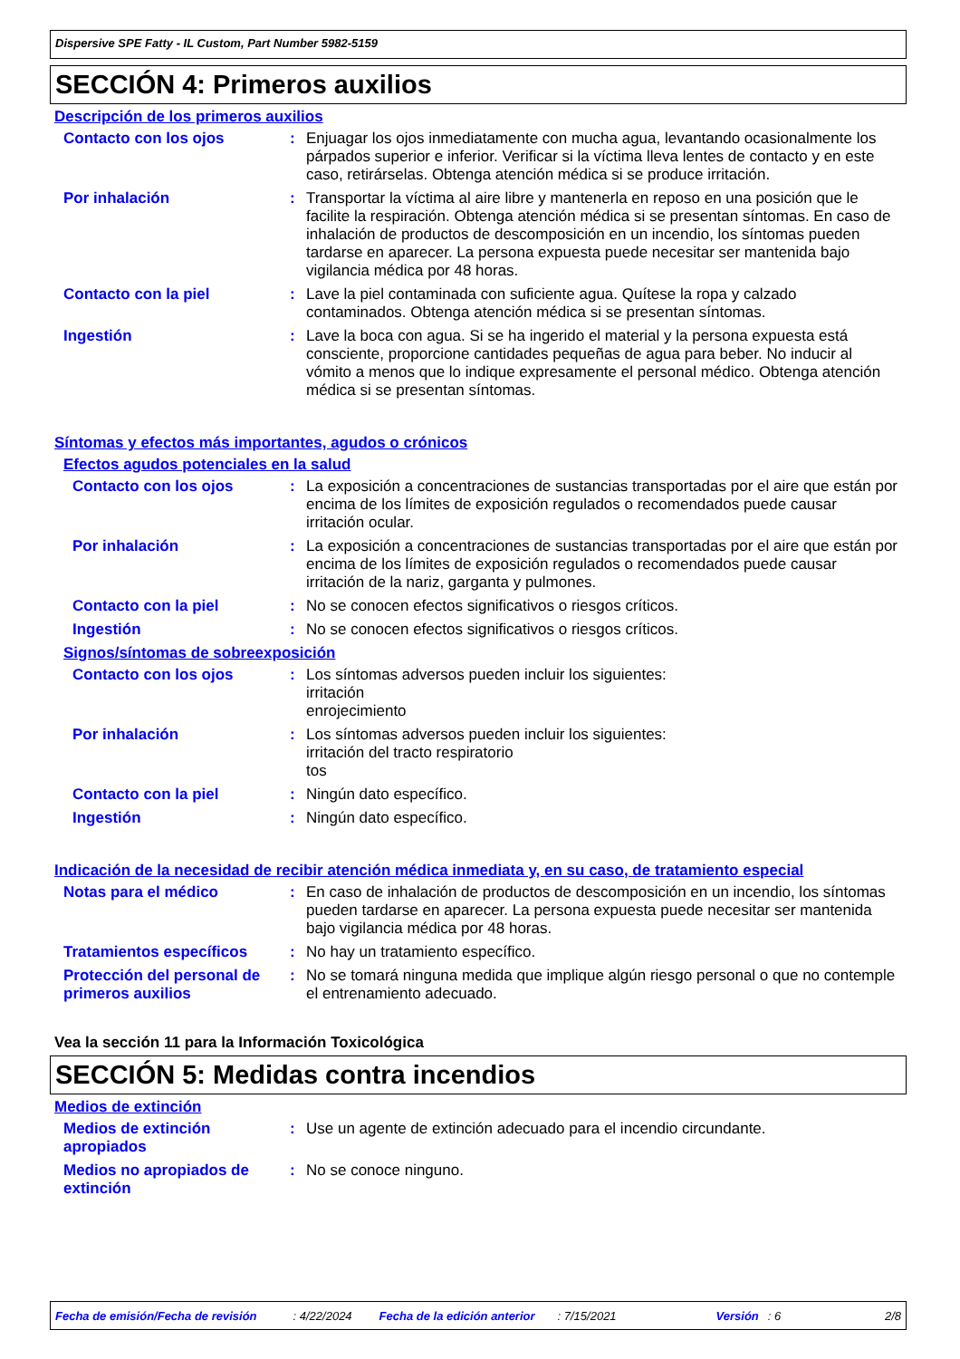Dispersive SPE Fatty - IL Custom, Part Number 5982-5159
SECCIÓN 4: Primeros auxilios
Descripción de los primeros auxilios
Contacto con los ojos :
Enjuagar los ojos inmediatamente con mucha agua, levantando ocasionalmente los párpados superior e inferior. Verificar si la víctima lleva lentes de contacto y en este caso, retirárselas. Obtenga atención médica si se produce irritación.
Por inhalación :
Transportar la víctima al aire libre y mantenerla en reposo en una posición que le facilite la respiración. Obtenga atención médica si se presentan síntomas. En caso de inhalación de productos de descomposición en un incendio, los síntomas pueden tardarse en aparecer. La persona expuesta puede necesitar ser mantenida bajo vigilancia médica por 48 horas.
Contacto con la piel :
Lave la piel contaminada con suficiente agua. Quítese la ropa y calzado contaminados. Obtenga atención médica si se presentan síntomas.
Ingestión :
Lave la boca con agua. Si se ha ingerido el material y la persona expuesta está consciente, proporcione cantidades pequeñas de agua para beber. No inducir al vómito a menos que lo indique expresamente el personal médico. Obtenga atención médica si se presentan síntomas.
Síntomas y efectos más importantes, agudos o crónicos
Efectos agudos potenciales en la salud
Contacto con los ojos :
La exposición a concentraciones de sustancias transportadas por el aire que están por encima de los límites de exposición regulados o recomendados puede causar irritación ocular.
Por inhalación :
La exposición a concentraciones de sustancias transportadas por el aire que están por encima de los límites de exposición regulados o recomendados puede causar irritación de la nariz, garganta y pulmones.
Contacto con la piel :
No se conocen efectos significativos o riesgos críticos.
Ingestión :
No se conocen efectos significativos o riesgos críticos.
Signos/síntomas de sobreexposición
Contacto con los ojos :
Los síntomas adversos pueden incluir los siguientes:
irritación
enrojecimiento
Por inhalación :
Los síntomas adversos pueden incluir los siguientes:
irritación del tracto respiratorio
tos
Contacto con la piel :
Ningún dato específico.
Ingestión :
Ningún dato específico.
Indicación de la necesidad de recibir atención médica inmediata y, en su caso, de tratamiento especial
Notas para el médico :
En caso de inhalación de productos de descomposición en un incendio, los síntomas pueden tardarse en aparecer. La persona expuesta puede necesitar ser mantenida bajo vigilancia médica por 48 horas.
Tratamientos específicos :
No hay un tratamiento específico.
Protección del personal de primeros auxilios
:
No se tomará ninguna medida que implique algún riesgo personal o que no contemple el entrenamiento adecuado.
Vea la sección 11 para la Información Toxicológica
SECCIÓN 5: Medidas contra incendios
Medios de extinción
Medios de extinción apropiados
:
Use un agente de extinción adecuado para el incendio circundante.
Medios no apropiados de extinción
:
No se conoce ninguno.
Fecha de emisión/Fecha de revisión: 4/22/2024 Fecha de la edición anterior: 7/15/2021 Versión: 6 2/8